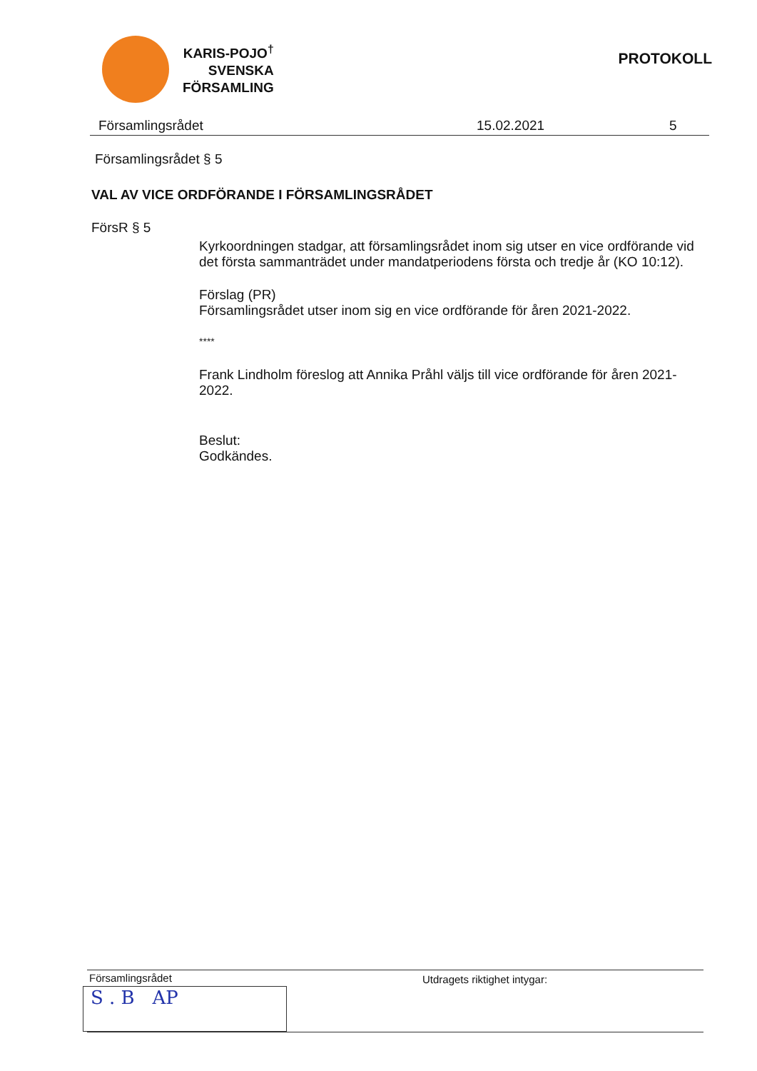KARIS-POJO<sup>†</sup>
SVENSKA
FÖRSAMLING
PROTOKOLL
Församlingsrådet 15.02.2021 5
Församlingsrådet § 5
VAL AV VICE ORDFÖRANDE I FÖRSAMLINGSRÅDET
FörsR § 5
Kyrkoordningen stadgar, att församlingsrådet inom sig utser en vice ordförande vid det första sammanträdet under mandatperiodens första och tredje år (KO 10:12).
Förslag (PR)
Församlingsrådet utser inom sig en vice ordförande för åren 2021-2022.
****
Frank Lindholm föreslog att Annika Pråhl väljs till vice ordförande för åren 2021-2022.
Beslut:
Godkändes.
Församlingsrådet Utdragets riktighet intygar:
S . B AP